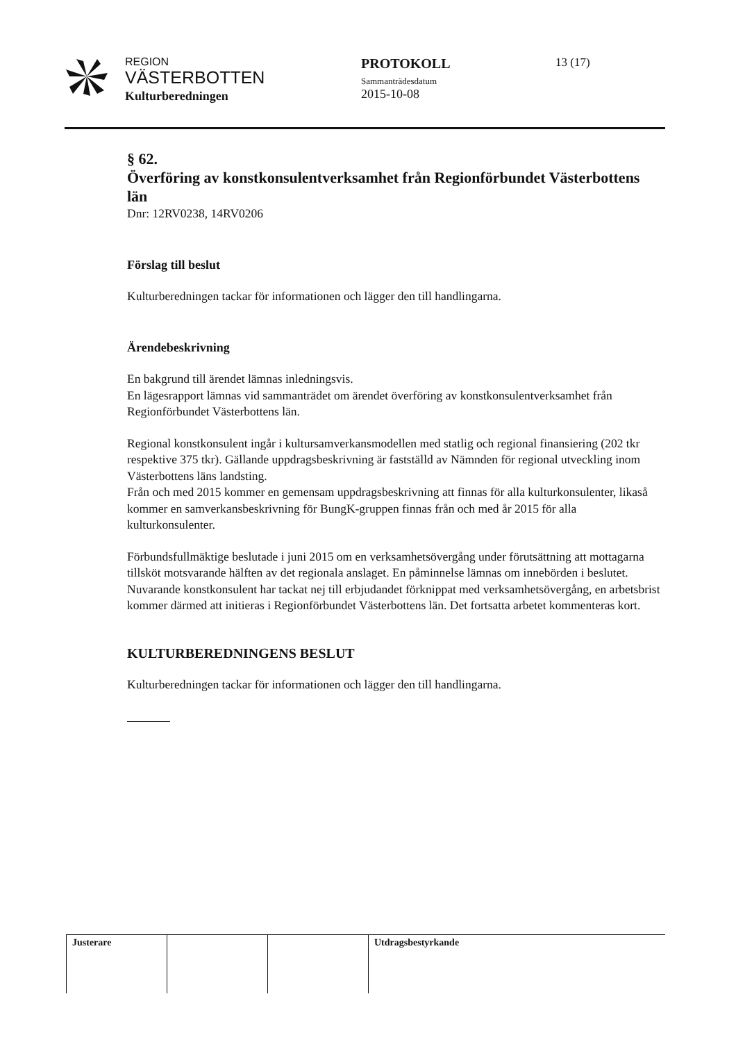REGION
VÄSTERBOTTEN
Kulturberedningen
PROTOKOLL
Sammanträdesdatum
2015-10-08
13 (17)
§ 62.
Överföring av konstkonsulentverksamhet från Regionförbundet Västerbottens län
Dnr: 12RV0238, 14RV0206
Förslag till beslut
Kulturberedningen tackar för informationen och lägger den till handlingarna.
Ärendebeskrivning
En bakgrund till ärendet lämnas inledningsvis.
En lägesrapport lämnas vid sammanträdet om ärendet överföring av konstkonsulentverksamhet från Regionförbundet Västerbottens län.
Regional konstkonsulent ingår i kultursamverkansmodellen med statlig och regional finansiering (202 tkr respektive 375 tkr). Gällande uppdragsbeskrivning är fastställd av Nämnden för regional utveckling inom Västerbottens läns landsting.
Från och med 2015 kommer en gemensam uppdragsbeskrivning att finnas för alla kulturkonsulenter, likaså kommer en samverkansbeskrivning för BungK-gruppen finnas från och med år 2015 för alla kulturkonsulenter.
Förbundsfullmäktige beslutade i juni 2015 om en verksamhetsövergång under förutsättning att mottagarna tillsköt motsvarande hälften av det regionala anslaget. En påminnelse lämnas om innebörden i beslutet. Nuvarande konstkonsulent har tackat nej till erbjudandet förknippat med verksamhetsövergång, en arbetsbrist kommer därmed att initieras i Regionförbundet Västerbottens län. Det fortsatta arbetet kommenteras kort.
KULTURBEREDNINGENS BESLUT
Kulturberedningen tackar för informationen och lägger den till handlingarna.
| Justerare | | | Utdragsbestyrkande |